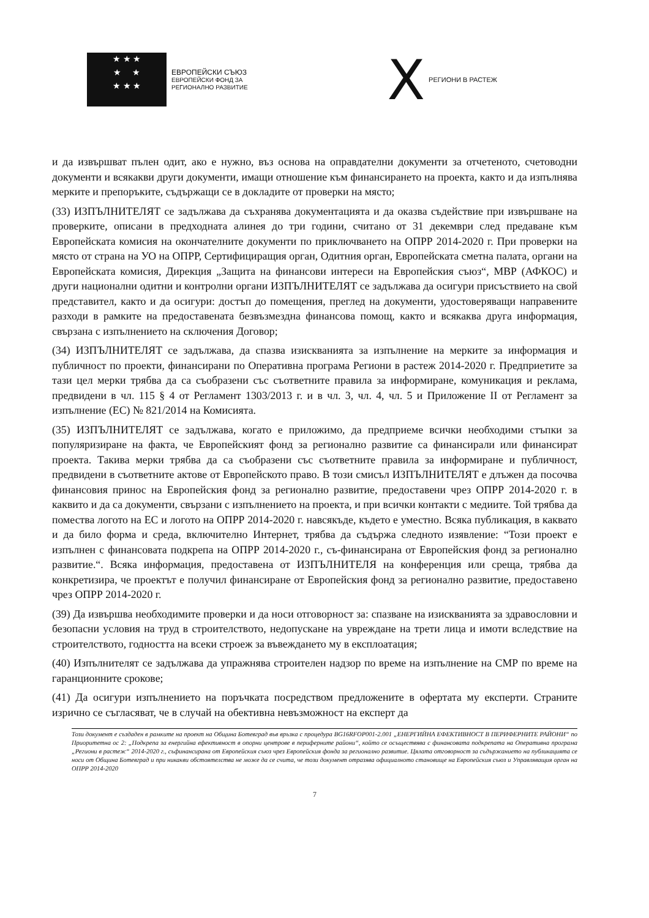★ ★ ★
★ ★
★ ★ ★
ЕВРОПЕЙСКИ СЪЮЗ
ЕВРОПЕЙСКИ ФОНД ЗА
РЕГИОНАЛНО РАЗВИТИЕ
X РЕГИОНИ В РАСТЕЖ
и да извършват пълен одит, ако е нужно, въз основа на оправдателни документи за отчетеното, счетоводни документи и всякакви други документи, имащи отношение към финансирането на проекта, както и да изпълнява мерките и препоръките, съдържащи се в докладите от проверки на място;
(33) ИЗПЪЛНИТЕЛЯТ се задължава да съхранява документацията и да оказва съдействие при извършване на проверките, описани в предходната алинея до три години, считано от 31 декември след предаване към Европейската комисия на окончателните документи по приключването на ОПРР 2014-2020 г. При проверки на място от страна на УО на ОПРР, Сертифициращия орган, Одитния орган, Европейската сметна палата, органи на Европейската комисия, Дирекция „Защита на финансови интереси на Европейския съюз“, МВР (АФКОС) и други национални одитни и контролни органи ИЗПЪЛНИТЕЛЯТ се задължава да осигури присъствието на свой представител, както и да осигури: достъп до помещения, преглед на документи, удостоверяващи направените разходи в рамките на предоставената безвъзмездна финансова помощ, както и всякаква друга информация, свързана с изпълнението на сключения Договор;
(34) ИЗПЪЛНИТЕЛЯТ се задължава, да спазва изискванията за изпълнение на мерките за информация и публичност по проекти, финансирани по Оперативна програма Региони в растеж 2014-2020 г. Предприетите за тази цел мерки трябва да са съобразени със съответните правила за информиране, комуникация и реклама, предвидени в чл. 115 § 4 от Регламент 1303/2013 г. и в чл. 3, чл. 4, чл. 5 и Приложение II от Регламент за изпълнение (ЕС) № 821/2014 на Комисията.
(35) ИЗПЪЛНИТЕЛЯТ се задължава, когато е приложимо, да предприеме всички необходими стъпки за популяризиране на факта, че Европейският фонд за регионално развитие са финансирали или финансират проекта. Такива мерки трябва да са съобразени със съответните правила за информиране и публичност, предвидени в съответните актове от Европейското право. В този смисъл ИЗПЪЛНИТЕЛЯТ е длъжен да посочва финансовия принос на Европейския фонд за регионално развитие, предоставени чрез ОПРР 2014-2020 г. в каквито и да са документи, свързани с изпълнението на проекта, и при всички контакти с медиите. Той трябва да помества логото на ЕС и логото на ОПРР 2014-2020 г. навсякъде, където е уместно. Всяка публикация, в каквато и да било форма и среда, включително Интернет, трябва да съдържа следното изявление: “Този проект е изпълнен с финансовата подкрепа на ОПРР 2014-2020 г., съ-финансирана от Европейския фонд за регионално развитие.“. Всяка информация, предоставена от ИЗПЪЛНИТЕЛЯ на конференция или среща, трябва да конкретизира, че проектът е получил финансиране от Европейския фонд за регионално развитие, предоставено чрез ОПРР 2014-2020 г.
(39) Да извършва необходимите проверки и да носи отговорност за: спазване на изискванията за здравословни и безопасни условия на труд в строителството, недопускане на увреждане на трети лица и имоти вследствие на строителството, годността на всеки строеж за въвеждането му в експлоатация;
(40) Изпълнителят се задължава да упражнява строителен надзор по време на изпълнение на СМР по време на гаранционните срокове;
(41) Да осигури изпълнението на поръчката посредством предложените в офертата му експерти. Страните изрично се съгласяват, че в случай на обективна невъзможност на експерт да
Този документ е създаден в рамките на проект на Община Ботевград във връзка с процедура BG16RFOP001-2.001 „ЕНЕРГИЙНА ЕФЕКТИВНОСТ В ПЕРИФЕРНИТЕ РАЙОНИ“ по Приоритетна ос 2: „Подкрепа за енергийна ефективност в опорни центрове в периферните райони“, който се осъществява с финансовата подкрепата на Оперативна програма „Региони в растеж“ 2014-2020 г., съфинансирана от Европейския съюз чрез Европейския фонда за регионално развитие. Цялата отговорност за съдържанието на публикацията се носи от Община Ботевград и при никакви обстоятелства не може да се счита, че този документ отразява официалното становище на Европейския съюз и Управляващия орган на ОПРР 2014-2020
7